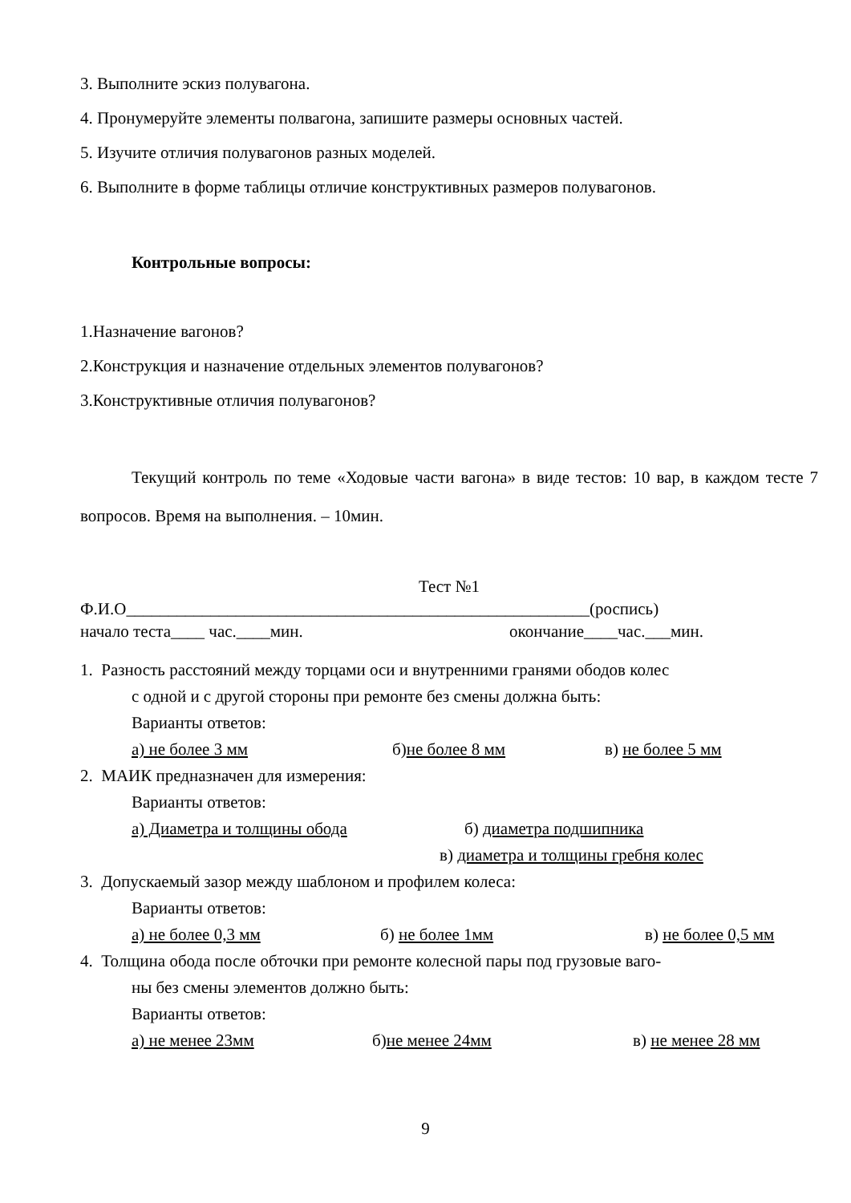3. Выполните эскиз полувагона.
4. Пронумеруйте элементы полвагона, запишите размеры основных частей.
5. Изучите отличия полувагонов разных моделей.
6. Выполните в форме таблицы отличие конструктивных размеров полувагонов.
Контрольные вопросы:
1.Назначение вагонов?
2.Конструкция и назначение отдельных элементов полувагонов?
3.Конструктивные отличия полувагонов?
Текущий контроль по теме «Ходовые части вагона» в виде тестов: 10 вар, в каждом тесте 7 вопросов. Время на выполнения. – 10мин.
Тест №1
Ф.И.О_______________________________________________________(роспись)
начало теста____ час.____мин. окончание____час.___мин.
1. Разность расстояний между торцами оси и внутренними гранями ободов колес
с одной и с другой стороны при ремонте без смены должна быть:
Варианты ответов:
а) не более 3 мм б)не более 8 мм в) не более 5 мм
2. МАИК предназначен для измерения:
Варианты ответов:
а) Диаметра и толщины обода б) диаметра подшипника
в) диаметра и толщины гребня колес
3. Допускаемый зазор между шаблоном и профилем колеса:
Варианты ответов:
а) не более 0,3 мм б) не более 1мм в) не более 0,5 мм
4. Толщина обода после обточки при ремонте колесной пары под грузовые ваго-
ны без смены элементов должно быть:
Варианты ответов:
а) не менее 23мм б)не менее 24мм в) не менее 28 мм
9